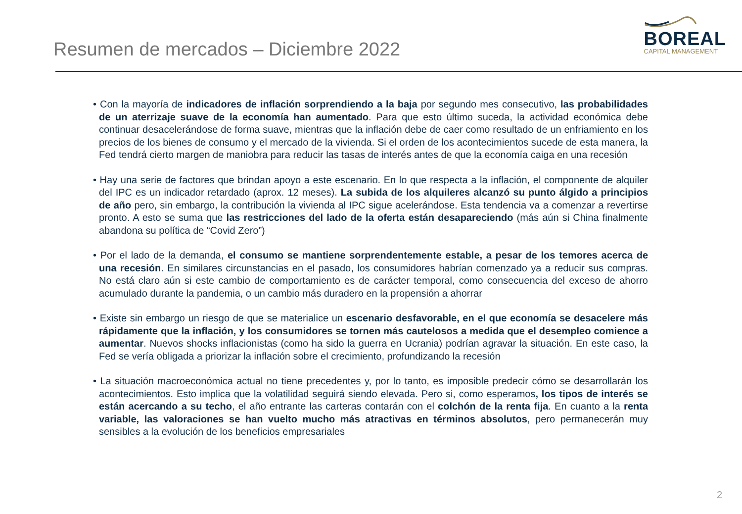Resumen de mercados – Diciembre 2022
BOREAL
CAPITAL MANAGEMENT
• Con la mayoría de indicadores de inflación sorprendiendo a la baja por segundo mes consecutivo, las probabilidades de un aterrizaje suave de la economía han aumentado. Para que esto último suceda, la actividad económica debe continuar desacelerándose de forma suave, mientras que la inflación debe de caer como resultado de un enfriamiento en los precios de los bienes de consumo y el mercado de la vivienda. Si el orden de los acontecimientos sucede de esta manera, la Fed tendrá cierto margen de maniobra para reducir las tasas de interés antes de que la economía caiga en una recesión
• Hay una serie de factores que brindan apoyo a este escenario. En lo que respecta a la inflación, el componente de alquiler del IPC es un indicador retardado (aprox. 12 meses). La subida de los alquileres alcanzó su punto álgido a principios de año pero, sin embargo, la contribución la vivienda al IPC sigue acelerándose. Esta tendencia va a comenzar a revertirse pronto. A esto se suma que las restricciones del lado de la oferta están desapareciendo (más aún si China finalmente abandona su política de “Covid Zero”)
• Por el lado de la demanda, el consumo se mantiene sorprendentemente estable, a pesar de los temores acerca de una recesión. En similares circunstancias en el pasado, los consumidores habrían comenzado ya a reducir sus compras. No está claro aún si este cambio de comportamiento es de carácter temporal, como consecuencia del exceso de ahorro acumulado durante la pandemia, o un cambio más duradero en la propensión a ahorrar
• Existe sin embargo un riesgo de que se materialice un escenario desfavorable, en el que economía se desacelere más rápidamente que la inflación, y los consumidores se tornen más cautelosos a medida que el desempleo comience a aumentar. Nuevos shocks inflacionistas (como ha sido la guerra en Ucrania) podrían agravar la situación. En este caso, la Fed se vería obligada a priorizar la inflación sobre el crecimiento, profundizando la recesión
• La situación macroeconómica actual no tiene precedentes y, por lo tanto, es imposible predecir cómo se desarrollarán los acontecimientos. Esto implica que la volatilidad seguirá siendo elevada. Pero si, como esperamos, los tipos de interés se están acercando a su techo, el año entrante las carteras contarán con el colchón de la renta fija. En cuanto a la renta variable, las valoraciones se han vuelto mucho más atractivas en términos absolutos, pero permanecerán muy sensibles a la evolución de los beneficios empresariales
2